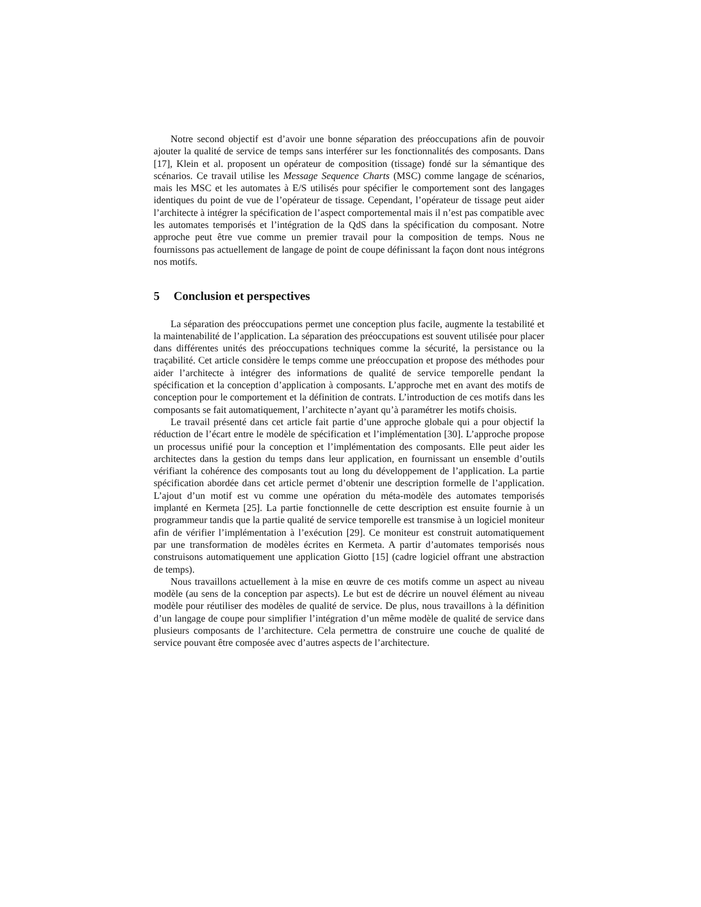Notre second objectif est d’avoir une bonne séparation des préoccupations afin de pouvoir ajouter la qualité de service de temps sans interférer sur les fonctionnalités des composants. Dans [17], Klein et al. proposent un opérateur de composition (tissage) fondé sur la sémantique des scénarios. Ce travail utilise les Message Sequence Charts (MSC) comme langage de scénarios, mais les MSC et les automates à E/S utilisés pour spécifier le comportement sont des langages identiques du point de vue de l’opérateur de tissage. Cependant, l’opérateur de tissage peut aider l’architecte à intégrer la spécification de l’aspect comportemental mais il n’est pas compatible avec les automates temporisés et l’intégration de la QdS dans la spécification du composant. Notre approche peut être vue comme un premier travail pour la composition de temps. Nous ne fournissons pas actuellement de langage de point de coupe définissant la façon dont nous intégrons nos motifs.
5 Conclusion et perspectives
La séparation des préoccupations permet une conception plus facile, augmente la testabilité et la maintenabilité de l’application. La séparation des préoccupations est souvent utilisée pour placer dans différentes unités des préoccupations techniques comme la sécurité, la persistance ou la traçabilité. Cet article considère le temps comme une préoccupation et propose des méthodes pour aider l’architecte à intégrer des informations de qualité de service temporelle pendant la spécification et la conception d’application à composants. L’approche met en avant des motifs de conception pour le comportement et la définition de contrats. L’introduction de ces motifs dans les composants se fait automatiquement, l’architecte n’ayant qu’à paramétrer les motifs choisis.
Le travail présenté dans cet article fait partie d’une approche globale qui a pour objectif la réduction de l’écart entre le modèle de spécification et l’implémentation [30]. L’approche propose un processus unifié pour la conception et l’implémentation des composants. Elle peut aider les architectes dans la gestion du temps dans leur application, en fournissant un ensemble d’outils vérifiant la cohérence des composants tout au long du développement de l’application. La partie spécification abordée dans cet article permet d’obtenir une description formelle de l’application. L’ajout d’un motif est vu comme une opération du méta-modèle des automates temporisés implanté en Kermeta [25]. La partie fonctionnelle de cette description est ensuite fournie à un programmeur tandis que la partie qualité de service temporelle est transmise à un logiciel moniteur afin de vérifier l’implémentation à l’exécution [29]. Ce moniteur est construit automatiquement par une transformation de modèles écrites en Kermeta. A partir d’automates temporisés nous construisons automatiquement une application Giotto [15] (cadre logiciel offrant une abstraction de temps).
Nous travaillons actuellement à la mise en œuvre de ces motifs comme un aspect au niveau modèle (au sens de la conception par aspects). Le but est de décrire un nouvel élément au niveau modèle pour réutiliser des modèles de qualité de service. De plus, nous travaillons à la définition d’un langage de coupe pour simplifier l’intégration d’un même modèle de qualité de service dans plusieurs composants de l’architecture. Cela permettra de construire une couche de qualité de service pouvant être composée avec d’autres aspects de l’architecture.